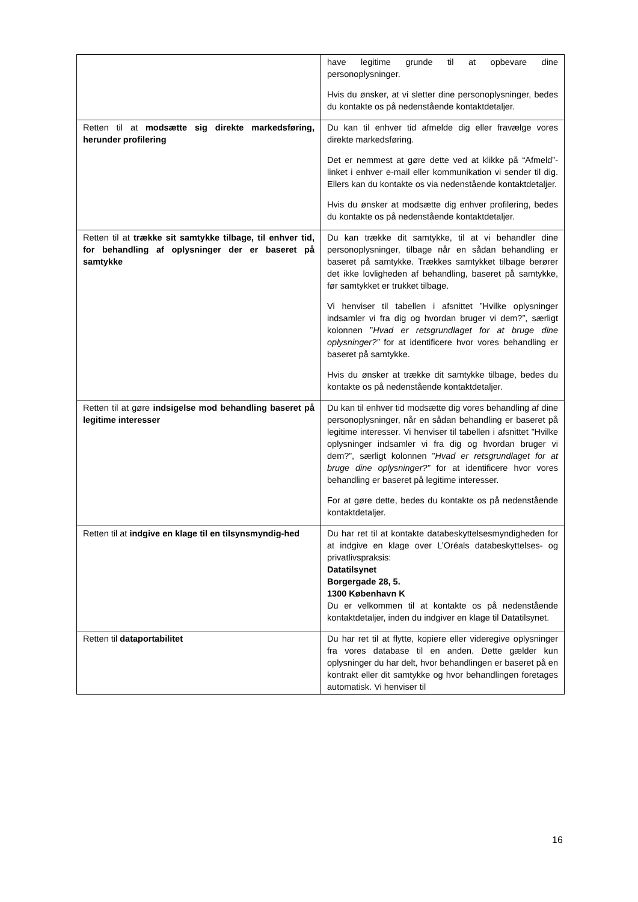| | have legitime grunde til at opbevare dine personoplysninger. Hvis du ønsker, at vi sletter dine personoplysninger, bedes du kontakte os på nedenstående kontaktdetaljer. |
| Retten til at modsætte sig direkte markedsføring, herunder profilering | Du kan til enhver tid afmelde dig eller fravælge vores direkte markedsføring. Det er nemmest at gøre dette ved at klikke på “Afmeld”-linket i enhver e-mail eller kommunikation vi sender til dig. Ellers kan du kontakte os via nedenstående kontaktdetaljer. Hvis du ønsker at modsætte dig enhver profilering, bedes du kontakte os på nedenstående kontaktdetaljer. |
| Retten til at trække sit samtykke tilbage, til enhver tid, for behandling af oplysninger der er baseret på samtykke | Du kan trække dit samtykke, til at vi behandler dine personoplysninger, tilbage når en sådan behandling er baseret på samtykke. Trækkes samtykket tilbage berører det ikke lovligheden af behandling, baseret på samtykke, før samtykket er trukket tilbage. Vi henviser til tabellen i afsnittet ”Hvilke oplysninger indsamler vi fra dig og hvordan bruger vi dem?”, særligt kolonnen ” Hvad er retsgrundlaget for at bruge dine oplysninger?” for at identificere hvor vores behandling er baseret på samtykke. Hvis du ønsker at trække dit samtykke tilbage, bedes du kontakte os på nedenstående kontaktdetaljer. |
| Retten til at gøre indsigelse mod behandling baseret på legitime interesser | Du kan til enhver tid modsætte dig vores behandling af dine personoplysninger, når en sådan behandling er baseret på legitime interesser. Vi henviser til tabellen i afsnittet ”Hvilke oplysninger indsamler vi fra dig og hvordan bruger vi dem?”, særligt kolonnen ” Hvad er retsgrundlaget for at bruge dine oplysninger?” for at identificere hvor vores behandling er baseret på legitime interesser. For at gøre dette, bedes du kontakte os på nedenstående kontaktdetaljer. |
| Retten til at indgive en klage til en tilsynsmyndig-hed | Du har ret til at kontakte databeskyttelsesmyndigheden for at indgive en klage over L’Oréals databeskyttelses- og privatlivspraksis: Datatilsynet Borgergade 28, 5. 1300 København K Du er velkommen til at kontakte os på nedenstående kontaktdetaljer, inden du indgiver en klage til Datatilsynet. |
| Retten til dataportabilitet | Du har ret til at flytte, kopiere eller videregive oplysninger fra vores database til en anden. Dette gælder kun oplysninger du har delt, hvor behandlingen er baseret på en kontrakt eller dit samtykke og hvor behandlingen foretages automatisk. Vi henviser til |
16